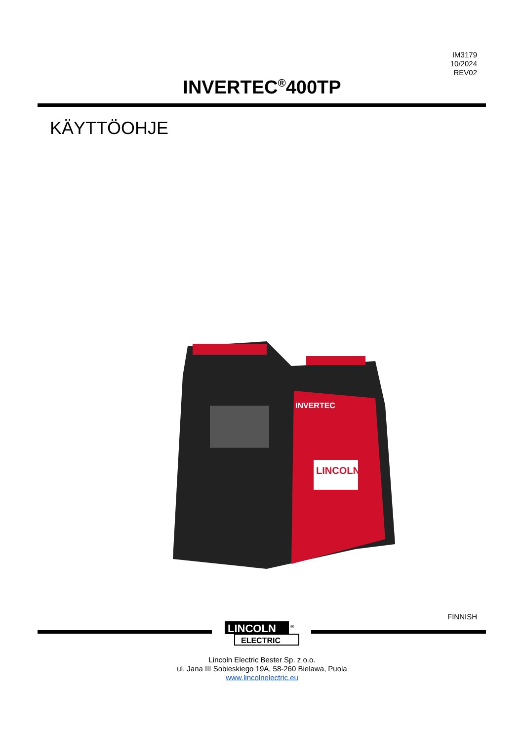IM3179
10/2024
REV02
INVERTEC<sup>®</sup>400TP
KÄYTTÖOHJE
INVERTEC
LINCOLN
FINNISH
LINCOLN
®
ELECTRIC
Lincoln Electric Bester Sp. z o.o.
ul. Jana III Sobieskiego 19A, 58-260 Bielawa, Puola
www.lincolnelectric.eu